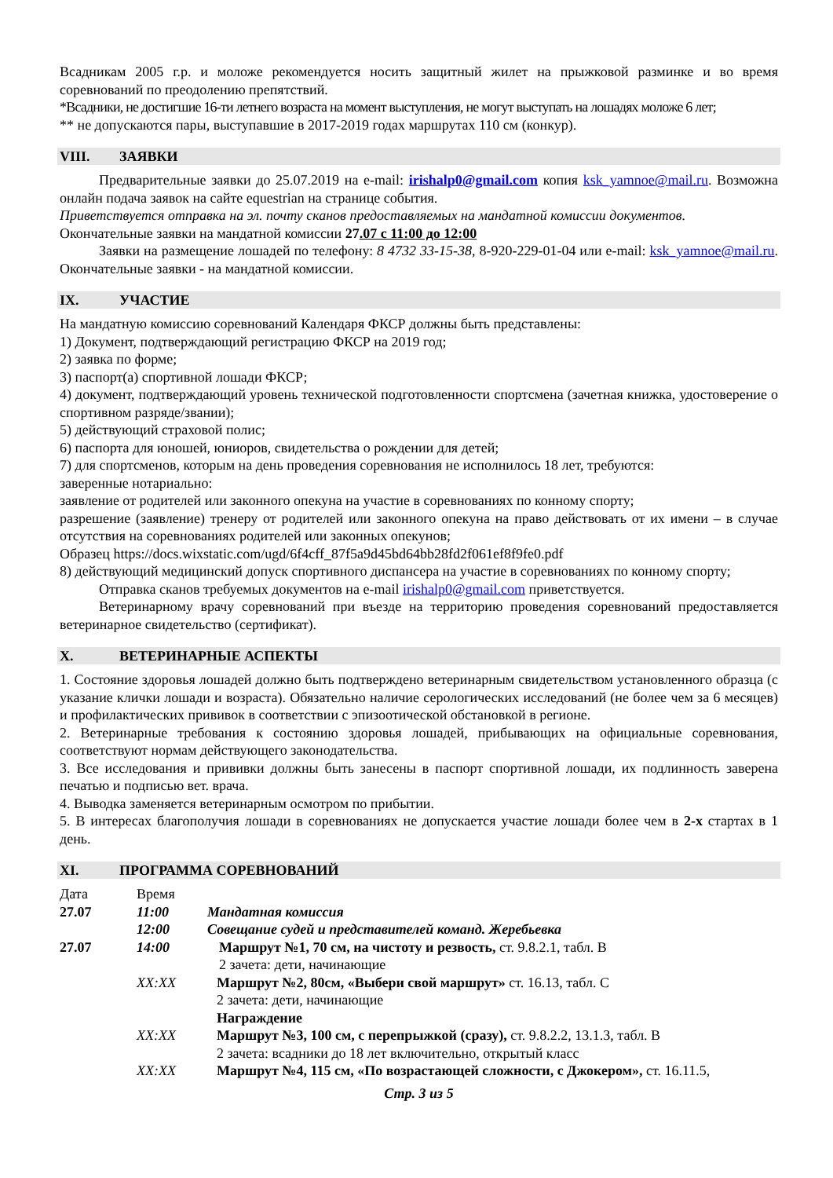Всадникам 2005 г.р. и моложе рекомендуется носить защитный жилет на прыжковой разминке и во время соревнований по преодолению препятствий.
*Всадники, не достигшие 16-ти летнего возраста на момент выступления, не могут выступать на лошадях моложе 6 лет;
** не допускаются пары, выступавшие в 2017-2019 годах маршрутах 110 см (конкур).
VIII. ЗАЯВКИ
Предварительные заявки до 25.07.2019 на e-mail: irishalp0@gmail.com копия ksk_yamnoe@mail.ru. Возможна онлайн подача заявок на сайте equestrian на странице события.
Приветствуется отправка на эл. почту сканов предоставляемых на мандатной комиссии документов.
Окончательные заявки на мандатной комиссии 27.07 с 11:00 до 12:00
Заявки на размещение лошадей по телефону: 8 4732 33-15-38, 8-920-229-01-04 или e-mail: ksk_yamnoe@mail.ru. Окончательные заявки - на мандатной комиссии.
IX. УЧАСТИЕ
На мандатную комиссию соревнований Календаря ФКСР должны быть представлены:
1) Документ, подтверждающий регистрацию ФКСР на 2019 год;
2) заявка по форме;
3) паспорт(а) спортивной лошади ФКСР;
4) документ, подтверждающий уровень технической подготовленности спортсмена (зачетная книжка, удостоверение о спортивном разряде/звании);
5) действующий страховой полис;
6) паспорта для юношей, юниоров, свидетельства о рождении для детей;
7) для спортсменов, которым на день проведения соревнования не исполнилось 18 лет, требуются:
заверенные нотариально:
заявление от родителей или законного опекуна на участие в соревнованиях по конному спорту;
разрешение (заявление) тренеру от родителей или законного опекуна на право действовать от их имени – в случае отсутствия на соревнованиях родителей или законных опекунов;
Образец https://docs.wixstatic.com/ugd/6f4cff_87f5a9d45bd64bb28fd2f061ef8f9fe0.pdf
8) действующий медицинский допуск спортивного диспансера на участие в соревнованиях по конному спорту;
Отправка сканов требуемых документов на e-mail irishalp0@gmail.com приветствуется.
Ветеринарному врачу соревнований при въезде на территорию проведения соревнований предоставляется ветеринарное свидетельство (сертификат).
X. ВЕТЕРИНАРНЫЕ АСПЕКТЫ
1. Состояние здоровья лошадей должно быть подтверждено ветеринарным свидетельством установленного образца (с указание клички лошади и возраста). Обязательно наличие серологических исследований (не более чем за 6 месяцев) и профилактических прививок в соответствии с эпизоотической обстановкой в регионе.
2. Ветеринарные требования к состоянию здоровья лошадей, прибывающих на официальные соревнования, соответствуют нормам действующего законодательства.
3. Все исследования и прививки должны быть занесены в паспорт спортивной лошади, их подлинность заверена печатью и подписью вет. врача.
4. Выводка заменяется ветеринарным осмотром по прибытии.
5. В интересах благополучия лошади в соревнованиях не допускается участие лошади более чем в 2-х стартах в 1 день.
XI. ПРОГРАММА СОРЕВНОВАНИЙ
| Дата | Время | |
| 27.07 | 11:00 | Мандатная комиссия |
| | 12:00 | Совещание судей и представителей команд. Жеребьевка |
| 27.07 | 14:00 | Маршрут №1, 70 см, на чистоту и резвость, ст. 9.8.2.1, табл. В 2 зачета: дети, начинающие |
| | XX:XX | Маршрут №2, 80см, «Выбери свой маршрут» ст. 16.13, табл. С 2 зачета: дети, начинающие Награждение |
| | XX:XX | Маршрут №3, 100 см, с перепрыжкой (сразу), ст. 9.8.2.2, 13.1.3, табл. В 2 зачета: всадники до 18 лет включительно, открытый класс |
| | XX:XX | Маршрут №4, 115 см, «По возрастающей сложности, с Джокером», ст. 16.11.5, |
Стр. 3 из 5